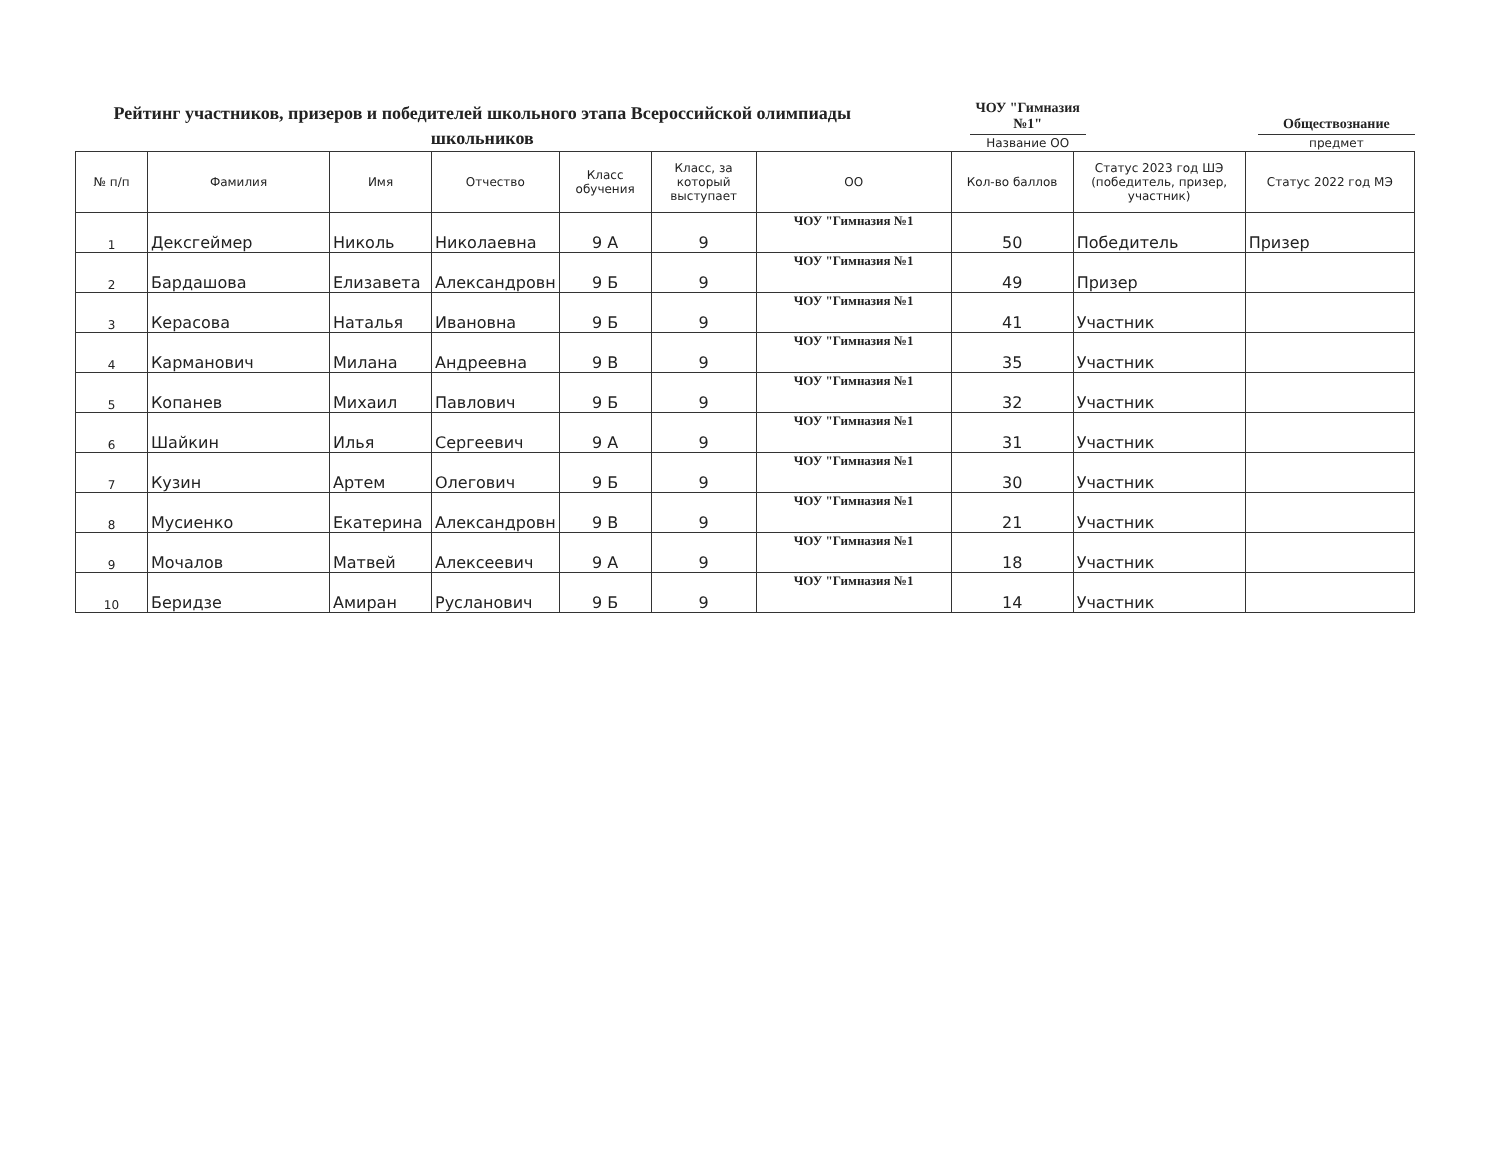Рейтинг участников, призеров и победителей школьного этапа Всероссийской олимпиады школьников
ЧОУ "Гимназия №1"
Название ОО
Обществознание
предмет
| № п/п | Фамилия | Имя | Отчество | Класс обучения | Класс, за который выступает | ОО | Кол-во баллов | Статус 2023 год ШЭ (победитель, призер, участник) | Статус 2022 год МЭ |
| --- | --- | --- | --- | --- | --- | --- | --- | --- | --- |
| 1 | Дексгеймер | Николь | Николаевна | 9 А | 9 | ЧОУ "Гимназия №1 | 50 | Победитель | Призер |
| 2 | Бардашова | Елизавета | Александровн | 9 Б | 9 | ЧОУ "Гимназия №1 | 49 | Призер | |
| 3 | Керасова | Наталья | Ивановна | 9 Б | 9 | ЧОУ "Гимназия №1 | 41 | Участник | |
| 4 | Карманович | Милана | Андреевна | 9 В | 9 | ЧОУ "Гимназия №1 | 35 | Участник | |
| 5 | Копанев | Михаил | Павлович | 9 Б | 9 | ЧОУ "Гимназия №1 | 32 | Участник | |
| 6 | Шайкин | Илья | Сергеевич | 9 А | 9 | ЧОУ "Гимназия №1 | 31 | Участник | |
| 7 | Кузин | Артем | Олегович | 9 Б | 9 | ЧОУ "Гимназия №1 | 30 | Участник | |
| 8 | Мусиенко | Екатерина | Александровн | 9 В | 9 | ЧОУ "Гимназия №1 | 21 | Участник | |
| 9 | Мочалов | Матвей | Алексеевич | 9 А | 9 | ЧОУ "Гимназия №1 | 18 | Участник | |
| 10 | Беридзе | Амиран | Русланович | 9 Б | 9 | ЧОУ "Гимназия №1 | 14 | Участник | |